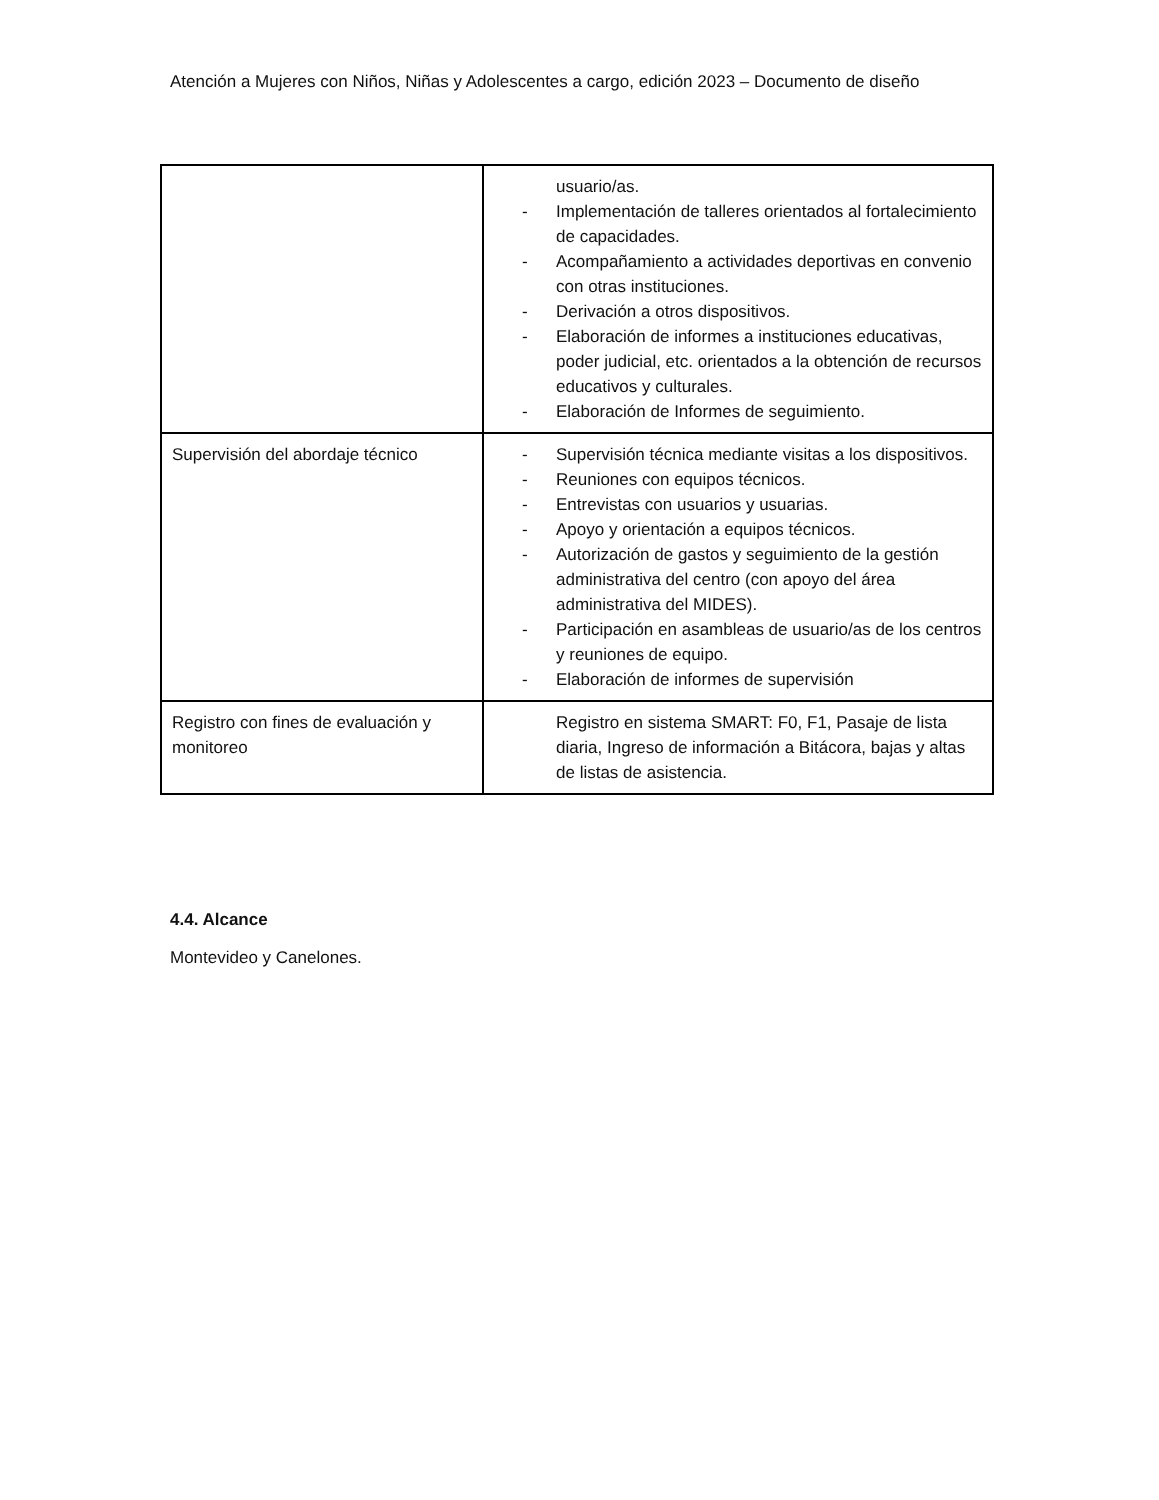Atención a Mujeres con Niños, Niñas y Adolescentes a cargo, edición 2023 – Documento de diseño
| | usuario/as. - Implementación de talleres orientados al fortalecimiento de capacidades. - Acompañamiento a actividades deportivas en convenio con otras instituciones. - Derivación a otros dispositivos. - Elaboración de informes a instituciones educativas, poder judicial, etc. orientados a la obtención de recursos educativos y culturales. - Elaboración de Informes de seguimiento. |
| Supervisión del abordaje técnico | - Supervisión técnica mediante visitas a los dispositivos. - Reuniones con equipos técnicos. - Entrevistas con usuarios y usuarias. - Apoyo y orientación a equipos técnicos. - Autorización de gastos y seguimiento de la gestión administrativa del centro (con apoyo del área administrativa del MIDES). - Participación en asambleas de usuario/as de los centros y reuniones de equipo. - Elaboración de informes de supervisión |
| Registro con fines de evaluación y monitoreo | Registro en sistema SMART: F0, F1, Pasaje de lista diaria, Ingreso de información a Bitácora, bajas y altas de listas de asistencia. |
4.4. Alcance
Montevideo y Canelones.